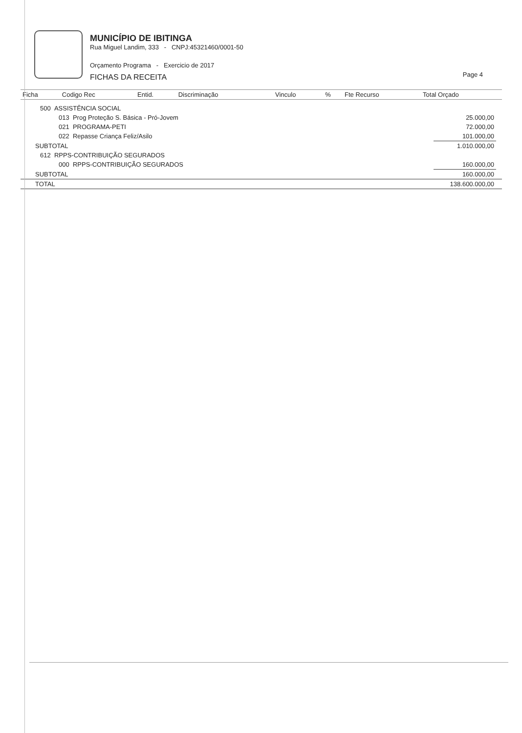MUNICÍPIO DE IBITINGA
Rua Miguel Landim, 333 - CNPJ:45321460/0001-50
Orçamento Programa - Exercicio de 2017
FICHAS DA RECEITA
Page 4
| Ficha | Codigo Rec | Entid. | Discriminação | | Vinculo | % | Fte Recurso | Total Orçado |
| --- | --- | --- | --- | --- | --- | --- | --- | --- |
| 500 ASSISTÊNCIA SOCIAL | | |
| 013 Prog Proteção S. Básica - Pró-Jovem | 25.000,00 | |
| 021 PROGRAMA-PETI | 72.000,00 | |
| 022 Repasse Criança Feliz/Asilo | 101.000,00 | |
| SUBTOTAL | 1.010.000,00 | |
| 612 RPPS-CONTRIBUIÇÃO SEGURADOS | | |
| 000 RPPS-CONTRIBUIÇÃO SEGURADOS | 160.000,00 | |
| SUBTOTAL | 160.000,00 | |
| TOTAL | 138.600.000,00 | |